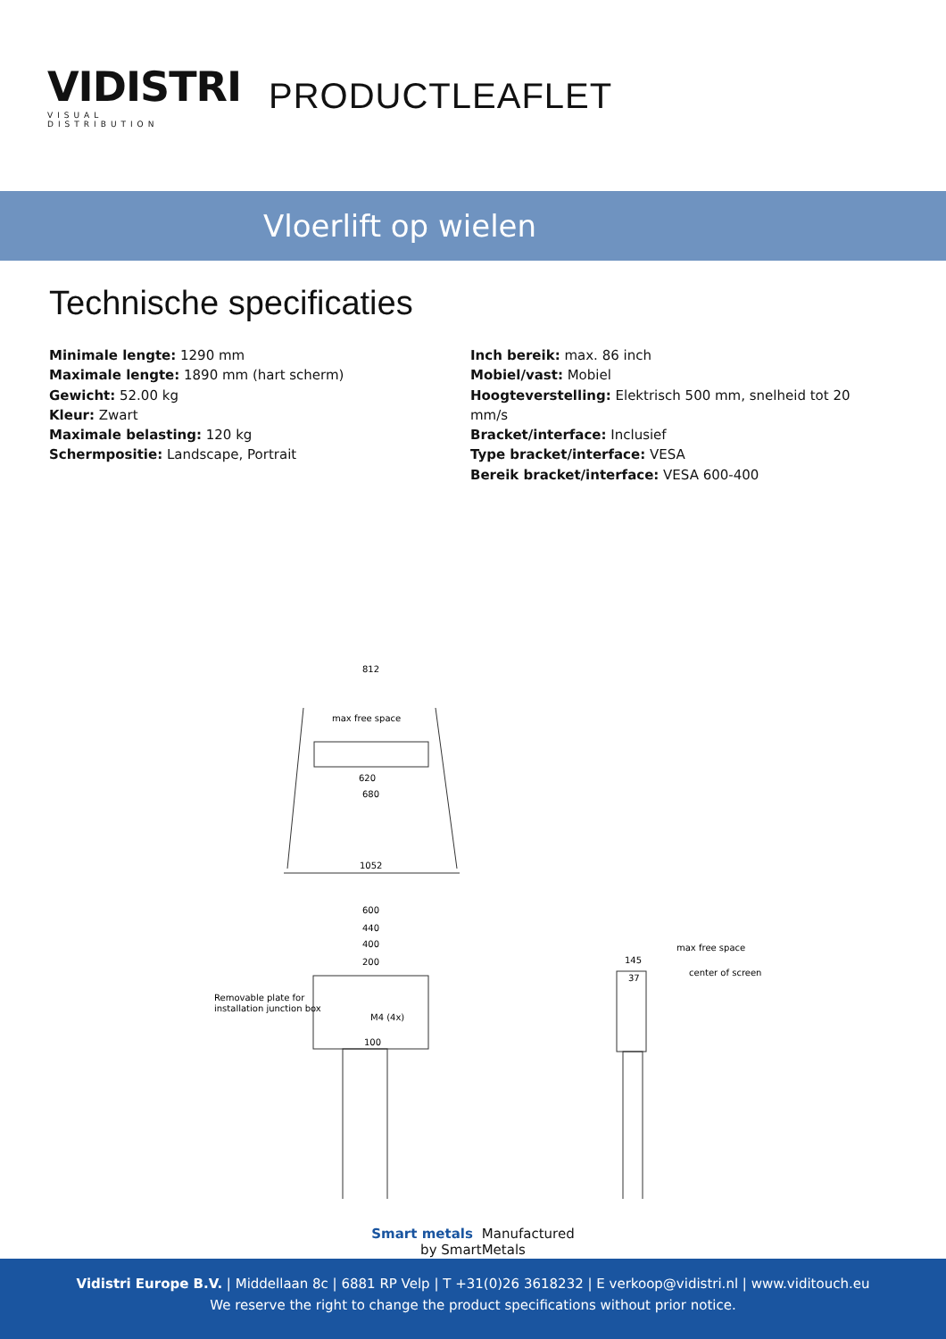VIDISTRI
VISUAL DISTRIBUTION
PRODUCTLEAFLET
Vloerlift op wielen
Technische specificaties
Minimale lengte: 1290 mm
Maximale lengte: 1890 mm (hart scherm)
Gewicht: 52.00 kg
Kleur: Zwart
Maximale belasting: 120 kg
Schermpositie: Landscape, Portrait
Inch bereik: max. 86 inch
Mobiel/vast: Mobiel
Hoogteverstelling: Elektrisch 500 mm, snelheid tot 20 mm/s
Bracket/interface: Inclusief
Type bracket/interface: VESA
Bereik bracket/interface: VESA 600-400
812
max free space
620
680
1052
600
440
400
200
Removable plate for
installation junction box
M4 (4x)
100
max free space
center of screen
145
37
Smart metals Manufactured
by SmartMetals
Vidistri Europe B.V. | Middellaan 8c | 6881 RP Velp | T +31(0)26 3618232 | E verkoop@vidistri.nl | www.viditouch.eu
We reserve the right to change the product specifications without prior notice.